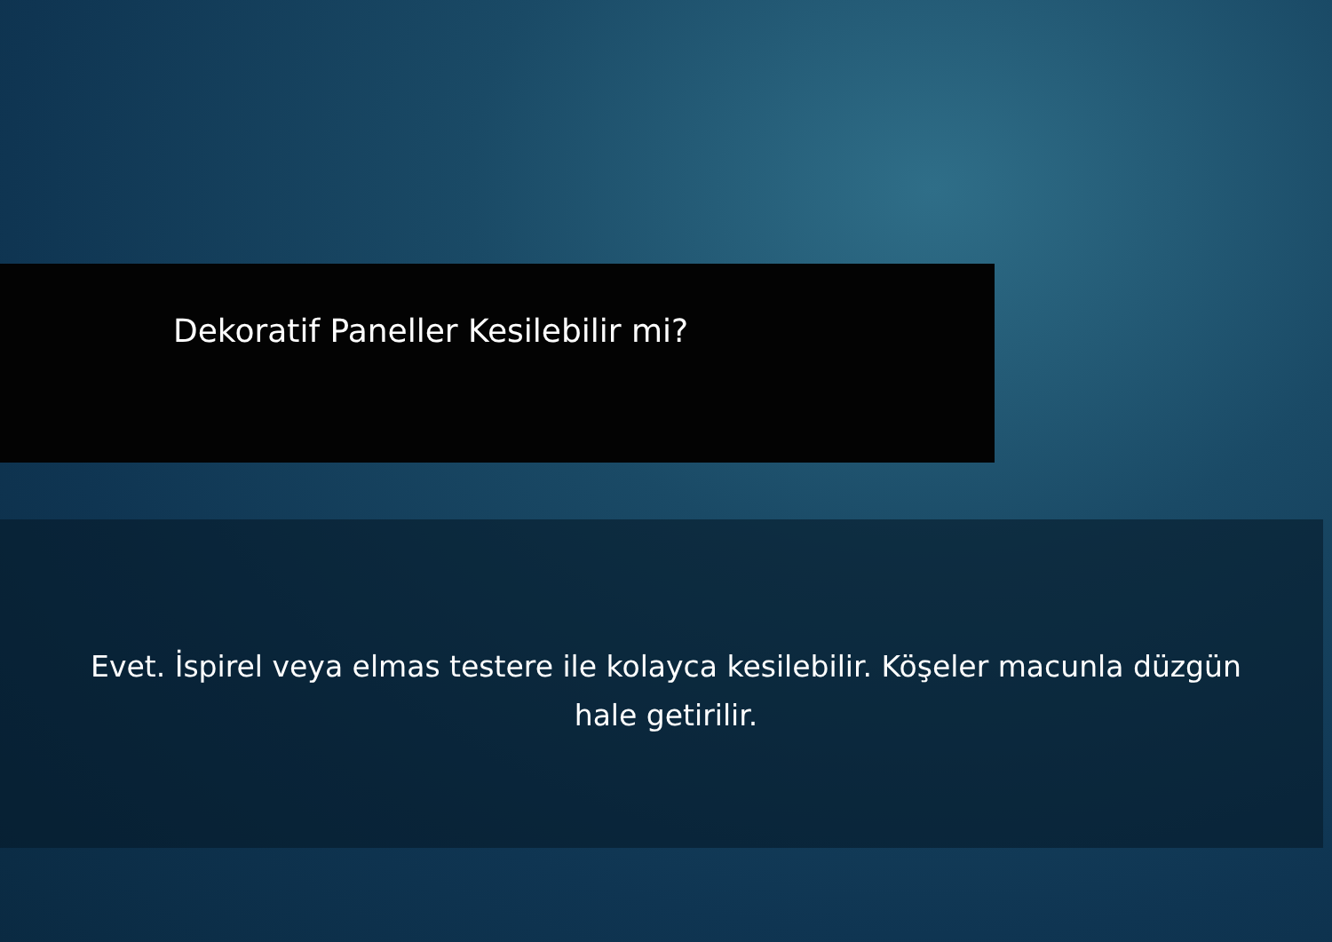Dekoratif Paneller Kesilebilir mi?
Evet. İspirel veya elmas testere ile kolayca kesilebilir. Köşeler macunla düzgün hale getirilir.